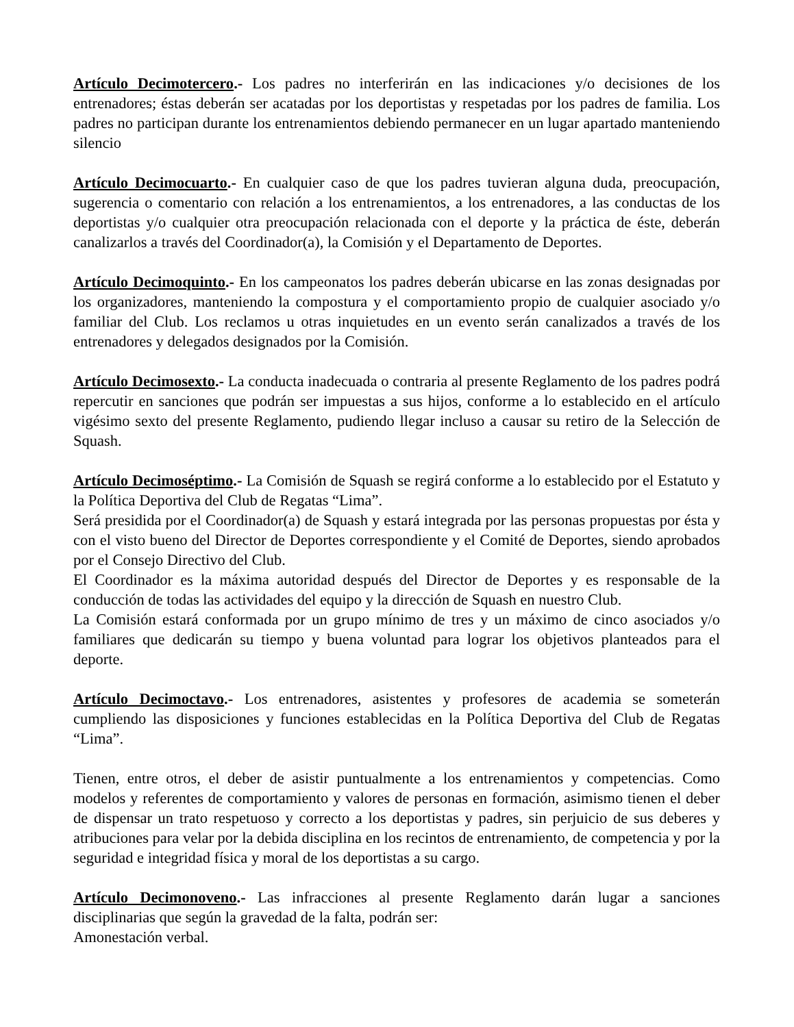Artículo Decimotercero.- Los padres no interferirán en las indicaciones y/o decisiones de los entrenadores; éstas deberán ser acatadas por los deportistas y respetadas por los padres de familia. Los padres no participan durante los entrenamientos debiendo permanecer en un lugar apartado manteniendo silencio
Artículo Decimocuarto.- En cualquier caso de que los padres tuvieran alguna duda, preocupación, sugerencia o comentario con relación a los entrenamientos, a los entrenadores, a las conductas de los deportistas y/o cualquier otra preocupación relacionada con el deporte y la práctica de éste, deberán canalizarlos a través del Coordinador(a), la Comisión y el Departamento de Deportes.
Artículo Decimoquinto.- En los campeonatos los padres deberán ubicarse en las zonas designadas por los organizadores, manteniendo la compostura y el comportamiento propio de cualquier asociado y/o familiar del Club. Los reclamos u otras inquietudes en un evento serán canalizados a través de los entrenadores y delegados designados por la Comisión.
Artículo Decimosexto.- La conducta inadecuada o contraria al presente Reglamento de los padres podrá repercutir en sanciones que podrán ser impuestas a sus hijos, conforme a lo establecido en el artículo vigésimo sexto del presente Reglamento, pudiendo llegar incluso a causar su retiro de la Selección de Squash.
Artículo Decimoséptimo.- La Comisión de Squash se regirá conforme a lo establecido por el Estatuto y la Política Deportiva del Club de Regatas “Lima”.
Será presidida por el Coordinador(a) de Squash y estará integrada por las personas propuestas por ésta y con el visto bueno del Director de Deportes correspondiente y el Comité de Deportes, siendo aprobados por el Consejo Directivo del Club.
El Coordinador es la máxima autoridad después del Director de Deportes y es responsable de la conducción de todas las actividades del equipo y la dirección de Squash en nuestro Club.
La Comisión estará conformada por un grupo mínimo de tres y un máximo de cinco asociados y/o familiares que dedicarán su tiempo y buena voluntad para lograr los objetivos planteados para el deporte.
Artículo Decimoctavo.- Los entrenadores, asistentes y profesores de academia se someterán cumpliendo las disposiciones y funciones establecidas en la Política Deportiva del Club de Regatas “Lima”.
Tienen, entre otros, el deber de asistir puntualmente a los entrenamientos y competencias. Como modelos y referentes de comportamiento y valores de personas en formación, asimismo tienen el deber de dispensar un trato respetuoso y correcto a los deportistas y padres, sin perjuicio de sus deberes y atribuciones para velar por la debida disciplina en los recintos de entrenamiento, de competencia y por la seguridad e integridad física y moral de los deportistas a su cargo.
Artículo Decimonoveno.- Las infracciones al presente Reglamento darán lugar a sanciones disciplinarias que según la gravedad de la falta, podrán ser:
Amonestación verbal.